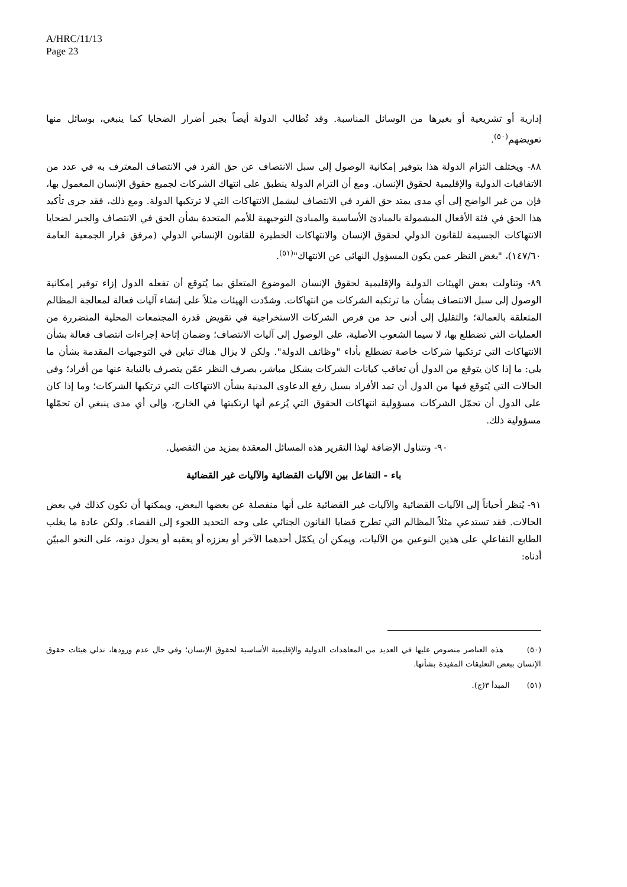A/HRC/11/13
Page 23
إدارية أو تشريعية أو بغيرها من الوسائل المناسبة. وقد تُطالب الدولة أيضاً بجبر أضرار الضحايا كما ينبغي، بوسائل منها تعويضهم<sup>(٥٠)</sup>.
٨٨- ويختلف التزام الدولة هذا بتوفير إمكانية الوصول إلى سبل الانتصاف عن حق الفرد في الانتصاف المعترف به في عدد من الاتفاقيات الدولية والإقليمية لحقوق الإنسان. ومع أن التزام الدولة ينطبق على انتهاك الشركات لجميع حقوق الإنسان المعمول بها، فإن من غير الواضح إلى أي مدى يمتد حق الفرد في الانتصاف ليشمل الانتهاكات التي لا ترتكبها الدولة. ومع ذلك، فقد جرى تأكيد هذا الحق في فئة الأفعال المشمولة بالمبادئ الأساسية والمبادئ التوجيهية للأمم المتحدة بشأن الحق في الانتصاف والجبر لضحايا الانتهاكات الجسيمة للقانون الدولي لحقوق الإنسان والانتهاكات الخطيرة للقانون الإنساني الدولي (مرفق قرار الجمعية العامة ١٤٧/٦٠)، "بغض النظر عمن يكون المسؤول النهائي عن الانتهاك"<sup>(٥١)</sup>.
٨٩- وتناولت بعض الهيئات الدولية والإقليمية لحقوق الإنسان الموضوع المتعلق بما يُتوقع أن تفعله الدول إزاء توفير إمكانية الوصول إلى سبل الانتصاف بشأن ما ترتكبه الشركات من انتهاكات. وشدّدت الهيئات مثلاً على إنشاء آليات فعالة لمعالجة المظالم المتعلقة بالعمالة؛ والتقليل إلى أدنى حد من فرص الشركات الاستخراجية في تقويض قدرة المجتمعات المحلية المتضررة من العمليات التي تضطلع بها، لا سيما الشعوب الأصلية، على الوصول إلى آليات الانتصاف؛ وضمان إتاحة إجراءات انتصاف فعالة بشأن الانتهاكات التي ترتكبها شركات خاصة تضطلع بأداء "وظائف الدولة". ولكن لا يزال هناك تباين في التوجيهات المقدمة بشأن ما يلي: ما إذا كان يتوقع من الدول أن تعاقب كيانات الشركات بشكل مباشر، بصرف النظر عمّن يتصرف بالنيابة عنها من أفراد؛ وفي الحالات التي يُتوقع فيها من الدول أن تمد الأفراد بسبل رفع الدعاوى المدنية بشأن الانتهاكات التي ترتكبها الشركات؛ وما إذا كان على الدول أن تحمّل الشركات مسؤولية انتهاكات الحقوق التي يُزعم أنها ارتكبتها في الخارج، وإلى أي مدى ينبغي أن تحمّلها مسؤولية ذلك.
٩٠- وتتناول الإضافة لهذا التقرير هذه المسائل المعقدة بمزيد من التفصيل.
باء - التفاعل بين الآليات القضائية والآليات غير القضائية
٩١- يُنظر أحياناً إلى الآليات القضائية والآليات غير القضائية على أنها منفصلة عن بعضها البعض، ويمكنها أن تكون كذلك في بعض الحالات. فقد تستدعي مثلاً المظالم التي تطرح قضايا القانون الجنائي على وجه التحديد اللجوء إلى القضاء. ولكن عادة ما يغلب الطابع التفاعلي على هذين النوعين من الآليات، ويمكن أن يكمّل أحدهما الآخر أو يعززه أو يعقبه أو يحول دونه، على النحو المبيّن أدناه:
(٥٠) هذه العناصر منصوص عليها في العديد من المعاهدات الدولية والإقليمية الأساسية لحقوق الإنسان؛ وفي حال عدم ورودها، تدلي هيئات حقوق الإنسان ببعض التعليقات المفيدة بشأنها.
(٥١) المبدأ ٣(ج).